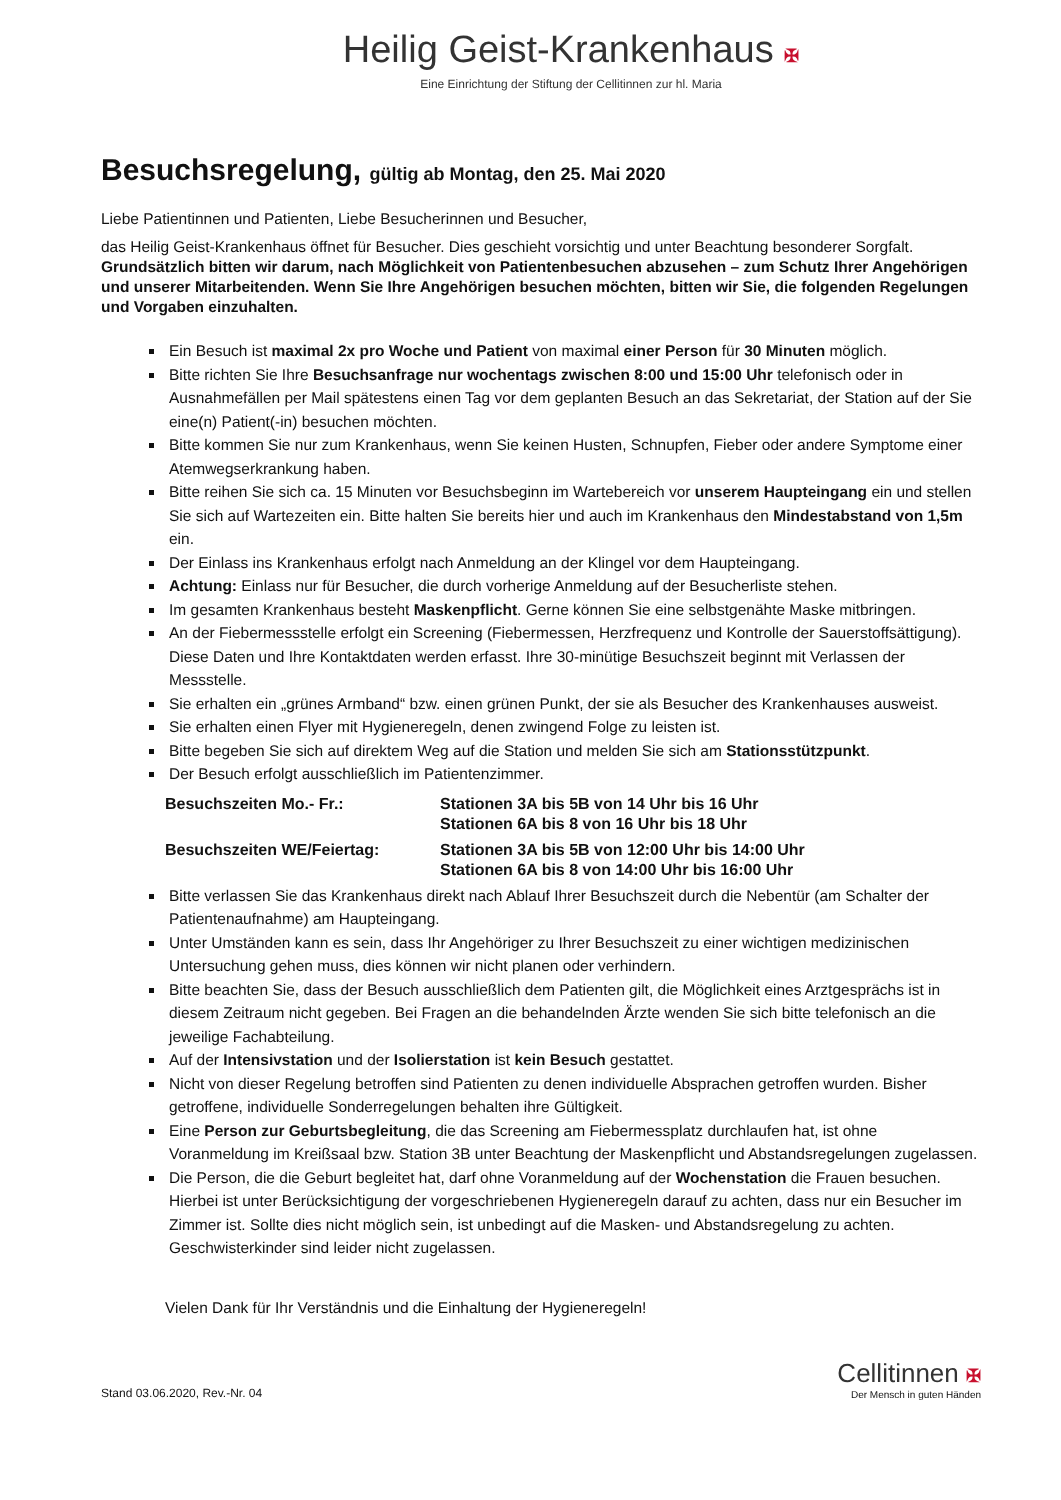Heilig Geist-Krankenhaus ✠
Eine Einrichtung der Stiftung der Cellitinnen zur hl. Maria
Besuchsregelung, gültig ab Montag, den 25. Mai 2020
Liebe Patientinnen und Patienten, Liebe Besucherinnen und Besucher,
das Heilig Geist-Krankenhaus öffnet für Besucher. Dies geschieht vorsichtig und unter Beachtung besonderer Sorgfalt. Grundsätzlich bitten wir darum, nach Möglichkeit von Patientenbesuchen abzusehen – zum Schutz Ihrer Angehörigen und unserer Mitarbeitenden. Wenn Sie Ihre Angehörigen besuchen möchten, bitten wir Sie, die folgenden Regelungen und Vorgaben einzuhalten.
Ein Besuch ist maximal 2x pro Woche und Patient von maximal einer Person für 30 Minuten möglich.
Bitte richten Sie Ihre Besuchsanfrage nur wochentags zwischen 8:00 und 15:00 Uhr telefonisch oder in Ausnahmefällen per Mail spätestens einen Tag vor dem geplanten Besuch an das Sekretariat, der Station auf der Sie eine(n) Patient(-in) besuchen möchten.
Bitte kommen Sie nur zum Krankenhaus, wenn Sie keinen Husten, Schnupfen, Fieber oder andere Symptome einer Atemwegserkrankung haben.
Bitte reihen Sie sich ca. 15 Minuten vor Besuchsbeginn im Wartebereich vor unserem Haupteingang ein und stellen Sie sich auf Wartezeiten ein. Bitte halten Sie bereits hier und auch im Krankenhaus den Mindestabstand von 1,5m ein.
Der Einlass ins Krankenhaus erfolgt nach Anmeldung an der Klingel vor dem Haupteingang.
Achtung: Einlass nur für Besucher, die durch vorherige Anmeldung auf der Besucherliste stehen.
Im gesamten Krankenhaus besteht Maskenpflicht. Gerne können Sie eine selbstgenähte Maske mitbringen.
An der Fiebermessstelle erfolgt ein Screening (Fiebermessen, Herzfrequenz und Kontrolle der Sauerstoffsättigung). Diese Daten und Ihre Kontaktdaten werden erfasst. Ihre 30-minütige Besuchszeit beginnt mit Verlassen der Messstelle.
Sie erhalten ein „grünes Armband“ bzw. einen grünen Punkt, der sie als Besucher des Krankenhauses ausweist.
Sie erhalten einen Flyer mit Hygieneregeln, denen zwingend Folge zu leisten ist.
Bitte begeben Sie sich auf direktem Weg auf die Station und melden Sie sich am Stationsstützpunkt.
Der Besuch erfolgt ausschließlich im Patientenzimmer.
Besuchszeiten Mo.- Fr.:
Stationen 3A bis 5B von 14 Uhr bis 16 Uhr
Stationen 6A bis 8 von 16 Uhr bis 18 Uhr
Besuchszeiten WE/Feiertag:
Stationen 3A bis 5B von 12:00 Uhr bis 14:00 Uhr
Stationen 6A bis 8 von 14:00 Uhr bis 16:00 Uhr
Bitte verlassen Sie das Krankenhaus direkt nach Ablauf Ihrer Besuchszeit durch die Nebentür (am Schalter der Patientenaufnahme) am Haupteingang.
Unter Umständen kann es sein, dass Ihr Angehöriger zu Ihrer Besuchszeit zu einer wichtigen medizinischen Untersuchung gehen muss, dies können wir nicht planen oder verhindern.
Bitte beachten Sie, dass der Besuch ausschließlich dem Patienten gilt, die Möglichkeit eines Arztgesprächs ist in diesem Zeitraum nicht gegeben. Bei Fragen an die behandelnden Ärzte wenden Sie sich bitte telefonisch an die jeweilige Fachabteilung.
Auf der Intensivstation und der Isolierstation ist kein Besuch gestattet.
Nicht von dieser Regelung betroffen sind Patienten zu denen individuelle Absprachen getroffen wurden. Bisher getroffene, individuelle Sonderregelungen behalten ihre Gültigkeit.
Eine Person zur Geburtsbegleitung, die das Screening am Fiebermessplatz durchlaufen hat, ist ohne Voranmeldung im Kreißsaal bzw. Station 3B unter Beachtung der Maskenpflicht und Abstandsregelungen zugelassen.
Die Person, die die Geburt begleitet hat, darf ohne Voranmeldung auf der Wochenstation die Frauen besuchen. Hierbei ist unter Berücksichtigung der vorgeschriebenen Hygieneregeln darauf zu achten, dass nur ein Besucher im Zimmer ist. Sollte dies nicht möglich sein, ist unbedingt auf die Masken- und Abstandsregelung zu achten. Geschwisterkinder sind leider nicht zugelassen.
Vielen Dank für Ihr Verständnis und die Einhaltung der Hygieneregeln!
Stand 03.06.2020, Rev.-Nr. 04
Cellitinnen ✠
Der Mensch in guten Händen